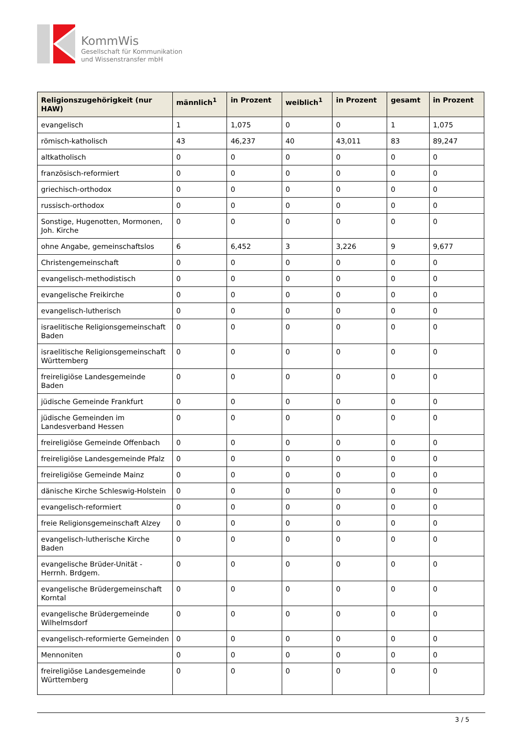KommWis
Gesellschaft für Kommunikation
und Wissenstransfer mbH
| Religionszugehörigkeit (nur HAW) | männlich<sup>1</sup> | in Prozent | weiblich<sup>1</sup> | in Prozent | gesamt | in Prozent |
| --- | --- | --- | --- | --- | --- | --- |
| evangelisch | 1 | 1,075 | 0 | 0 | 1 | 1,075 |
| römisch-katholisch | 43 | 46,237 | 40 | 43,011 | 83 | 89,247 |
| altkatholisch | 0 | 0 | 0 | 0 | 0 | 0 |
| französisch-reformiert | 0 | 0 | 0 | 0 | 0 | 0 |
| griechisch-orthodox | 0 | 0 | 0 | 0 | 0 | 0 |
| russisch-orthodox | 0 | 0 | 0 | 0 | 0 | 0 |
| Sonstige, Hugenotten, Mormonen, Joh. Kirche | 0 | 0 | 0 | 0 | 0 | 0 |
| ohne Angabe, gemeinschaftslos | 6 | 6,452 | 3 | 3,226 | 9 | 9,677 |
| Christengemeinschaft | 0 | 0 | 0 | 0 | 0 | 0 |
| evangelisch-methodistisch | 0 | 0 | 0 | 0 | 0 | 0 |
| evangelische Freikirche | 0 | 0 | 0 | 0 | 0 | 0 |
| evangelisch-lutherisch | 0 | 0 | 0 | 0 | 0 | 0 |
| israelitische Religionsgemeinschaft Baden | 0 | 0 | 0 | 0 | 0 | 0 |
| israelitische Religionsgemeinschaft Württemberg | 0 | 0 | 0 | 0 | 0 | 0 |
| freireligiöse Landesgemeinde Baden | 0 | 0 | 0 | 0 | 0 | 0 |
| jüdische Gemeinde Frankfurt | 0 | 0 | 0 | 0 | 0 | 0 |
| jüdische Gemeinden im Landesverband Hessen | 0 | 0 | 0 | 0 | 0 | 0 |
| freireligiöse Gemeinde Offenbach | 0 | 0 | 0 | 0 | 0 | 0 |
| freireligiöse Landesgemeinde Pfalz | 0 | 0 | 0 | 0 | 0 | 0 |
| freireligiöse Gemeinde Mainz | 0 | 0 | 0 | 0 | 0 | 0 |
| dänische Kirche Schleswig-Holstein | 0 | 0 | 0 | 0 | 0 | 0 |
| evangelisch-reformiert | 0 | 0 | 0 | 0 | 0 | 0 |
| freie Religionsgemeinschaft Alzey | 0 | 0 | 0 | 0 | 0 | 0 |
| evangelisch-lutherische Kirche Baden | 0 | 0 | 0 | 0 | 0 | 0 |
| evangelische Brüder-Unität - Herrnh. Brdgem. | 0 | 0 | 0 | 0 | 0 | 0 |
| evangelische Brüdergemeinschaft Korntal | 0 | 0 | 0 | 0 | 0 | 0 |
| evangelische Brüdergemeinde Wilhelmsdorf | 0 | 0 | 0 | 0 | 0 | 0 |
| evangelisch-reformierte Gemeinden | 0 | 0 | 0 | 0 | 0 | 0 |
| Mennoniten | 0 | 0 | 0 | 0 | 0 | 0 |
| freireligiöse Landesgemeinde Württemberg | 0 | 0 | 0 | 0 | 0 | 0 |
3 / 5